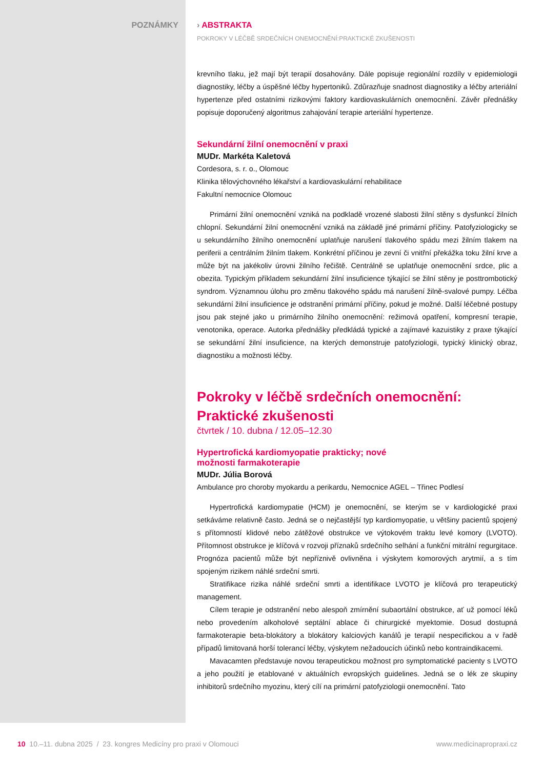POZNÁMKY › ABSTRAKTA
POKROKY V LÉČBĚ SRDEČNÍCH ONEMOCNĚNÍ:PRAKTICKÉ ZKUŠENOSTI
krevního tlaku, jež mají být terapií dosahovány. Dále popisuje regionální rozdíly v epidemiologii diagnostiky, léčby a úspěšné léčby hypertoniků. Zdůrazňuje snadnost diagnostiky a léčby arteriální hypertenze před ostatními rizikovými faktory kardiovaskulárních onemocnění. Závěr přednášky popisuje doporučený algoritmus zahajování terapie arteriální hypertenze.
Sekundární žilní onemocnění v praxi
MUDr. Markéta Kaletová
Cordesora, s. r. o., Olomouc
Klinika tělovýchovného lékařství a kardiovaskulární rehabilitace
Fakultní nemocnice Olomouc
Primární žilní onemocnění vzniká na podkladě vrozené slabosti žilní stěny s dysfunkcí žilních chlopní. Sekundární žilní onemocnění vzniká na základě jiné primární příčiny. Patofyziologicky se u sekundárního žilního onemocnění uplatňuje narušení tlakového spádu mezi žilním tlakem na periferii a centrálním žilním tlakem. Konkrétní příčinou je zevní či vnitřní překážka toku žilní krve a může být na jakékoliv úrovni žilního řečiště. Centrálně se uplatňuje onemocnění srdce, plic a obezita. Typickým příkladem sekundární žilní insuficience týkající se žilní stěny je posttrombotický syndrom. Významnou úlohu pro změnu tlakového spádu má narušení žilně-svalové pumpy. Léčba sekundární žilní insuficience je odstranění primární příčiny, pokud je možné. Další léčebné postupy jsou pak stejné jako u primárního žilního onemocnění: režimová opatření, kompresní terapie, venotonika, operace. Autorka přednášky předkládá typické a zajímavé kazuistiky z praxe týkající se sekundární žilní insuficience, na kterých demonstruje patofyziologii, typický klinický obraz, diagnostiku a možnosti léčby.
Pokroky v léčbě srdečních onemocnění:
Praktické zkušenosti
čtvrtek / 10. dubna / 12.05–12.30
Hypertrofická kardiomyopatie prakticky; nové
možnosti farmakoterapie
MUDr. Júlia Borová
Ambulance pro choroby myokardu a perikardu, Nemocnice AGEL – Třinec Podlesí
Hypertrofická kardiomypatie (HCM) je onemocnění, se kterým se v kardiologické praxi setkáváme relativně často. Jedná se o nejčastější typ kardiomyopatie, u většiny pacientů spojený s přítomností klidové nebo zátěžové obstrukce ve výtokovém traktu levé komory (LVOTO). Přítomnost obstrukce je klíčová v rozvoji příznaků srdečního selhání a funkční mitrální regurgitace. Prognóza pacientů může být nepříznivě ovlivněna i výskytem komorových arytmií, a s tím spojeným rizikem náhlé srdeční smrti.
Stratifikace rizika náhlé srdeční smrti a identifikace LVOTO je klíčová pro terapeutický management.
Cílem terapie je odstranění nebo alespoň zmírnění subaortální obstrukce, ať už pomocí léků nebo provedením alkoholové septální ablace či chirurgické myektomie. Dosud dostupná farmakoterapie beta-blokátory a blokátory kalciových kanálů je terapií nespecifickou a v řadě případů limitovaná horší tolerancí léčby, výskytem nežadoucích účinků nebo kontraindikacemi.
Mavacamten představuje novou terapeutickou možnost pro symptomatické pacienty s LVOTO a jeho použití je etablované v aktuálních evropských guidelines. Jedná se o lék ze skupiny inhibitorů srdečního myozinu, který cílí na primární patofyziologii onemocnění. Tato
10 10.–11. dubna 2025 / 23. kongres Medicíny pro praxi v Olomouci www.medicinapropraxi.cz